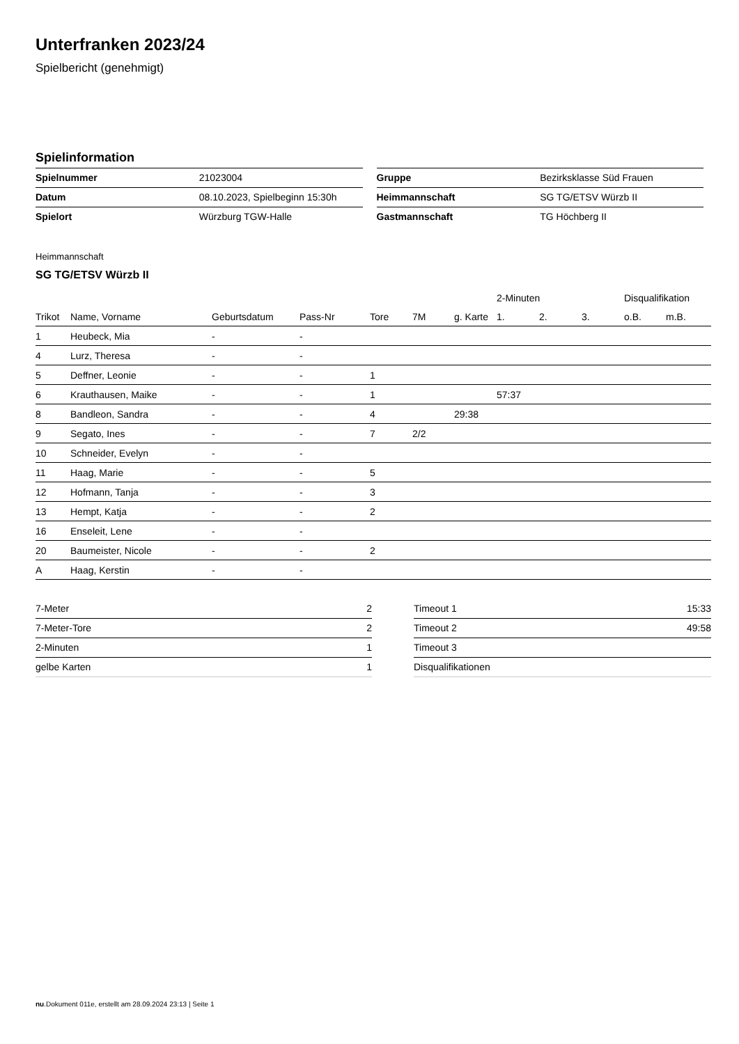Unterfranken 2023/24
Spielbericht (genehmigt)
Spielinformation
| Spielnummer | 21023004 |
| Datum | 08.10.2023, Spielbeginn 15:30h |
| Spielort | Würzburg TGW-Halle |
| Gruppe | Bezirksklasse Süd Frauen |
| Heimmannschaft | SG TG/ETSV Würzb II |
| Gastmannschaft | TG Höchberg II |
Heimmannschaft
SG TG/ETSV Würzb II
| | | | | | | | 2-Minuten | | | Disqualifikation | |
| --- | --- | --- | --- | --- | --- | --- | --- | --- | --- | --- | --- |
| Trikot | Name, Vorname | Geburtsdatum | Pass-Nr | Tore | 7M | g. Karte | 1. | 2. | 3. | o.B. | m.B. |
| 1 | Heubeck, Mia | - | - | | | | | | | | |
| 4 | Lurz, Theresa | - | - | | | | | | | | |
| 5 | Deffner, Leonie | - | - | 1 | | | | | | | |
| 6 | Krauthausen, Maike | - | - | 1 | | | 57:37 | | | | |
| 8 | Bandleon, Sandra | - | - | 4 | | 29:38 | | | | | |
| 9 | Segato, Ines | - | - | 7 | 2/2 | | | | | | |
| 10 | Schneider, Evelyn | - | - | | | | | | | | |
| 11 | Haag, Marie | - | - | 5 | | | | | | | |
| 12 | Hofmann, Tanja | - | - | 3 | | | | | | | |
| 13 | Hempt, Katja | - | - | 2 | | | | | | | |
| 16 | Enseleit, Lene | - | - | | | | | | | | |
| 20 | Baumeister, Nicole | - | - | 2 | | | | | | | |
| A | Haag, Kerstin | - | - | | | | | | | | |
| 7-Meter | 2 |
| 7-Meter-Tore | 2 |
| 2-Minuten | 1 |
| gelbe Karten | 1 |
| Timeout 1 | 15:33 |
| Timeout 2 | 49:58 |
| Timeout 3 | |
| Disqualifikationen | |
nu.Dokument 011e, erstellt am 28.09.2024 23:13 | Seite 1